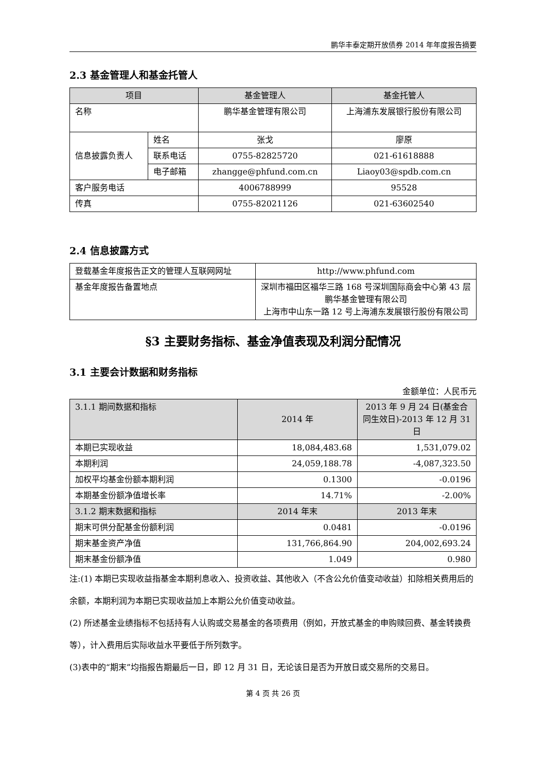鹏华丰泰定期开放债券 2014 年年度报告摘要
2.3 基金管理人和基金托管人
| 项目 | | 基金管理人 | 基金托管人 |
| --- | --- | --- | --- |
| 名称 | | 鹏华基金管理有限公司 | 上海浦东发展银行股份有限公司 |
| 信息披露负责人 | 姓名 | 张戈 | 廖原 |
| | 联系电话 | 0755-82825720 | 021-61618888 |
| | 电子邮箱 | zhangge@phfund.com.cn | Liaoy03@spdb.com.cn |
| 客户服务电话 | | 4006788999 | 95528 |
| 传真 | | 0755-82021126 | 021-63602540 |
2.4 信息披露方式
| 登载基金年度报告正文的管理人互联网网址 | http://www.phfund.com |
| 基金年度报告备置地点 | 深圳市福田区福华三路 168 号深圳国际商会中心第 43 层鹏华基金管理有限公司 上海市中山东一路 12 号上海浦东发展银行股份有限公司 |
§3 主要财务指标、基金净值表现及利润分配情况
3.1 主要会计数据和财务指标
金额单位：人民币元
| 3.1.1 期间数据和指标 | 2014 年 | 2013 年 9 月 24 日(基金合同生效日)-2013 年 12 月 31 日 |
| 本期已实现收益 | 18,084,483.68 | 1,531,079.02 |
| 本期利润 | 24,059,188.78 | -4,087,323.50 |
| 加权平均基金份额本期利润 | 0.1300 | -0.0196 |
| 本期基金份额净值增长率 | 14.71% | -2.00% |
| 3.1.2 期末数据和指标 | 2014 年末 | 2013 年末 |
| 期末可供分配基金份额利润 | 0.0481 | -0.0196 |
| 期末基金资产净值 | 131,766,864.90 | 204,002,693.24 |
| 期末基金份额净值 | 1.049 | 0.980 |
注:(1) 本期已实现收益指基金本期利息收入、投资收益、其他收入（不含公允价值变动收益）扣除相关费用后的余额，本期利润为本期已实现收益加上本期公允价值变动收益。
(2) 所述基金业绩指标不包括持有人认购或交易基金的各项费用（例如，开放式基金的申购赎回费、基金转换费等），计入费用后实际收益水平要低于所列数字。
(3)表中的“期末”均指报告期最后一日，即 12 月 31 日，无论该日是否为开放日或交易所的交易日。
第 4 页 共 26 页